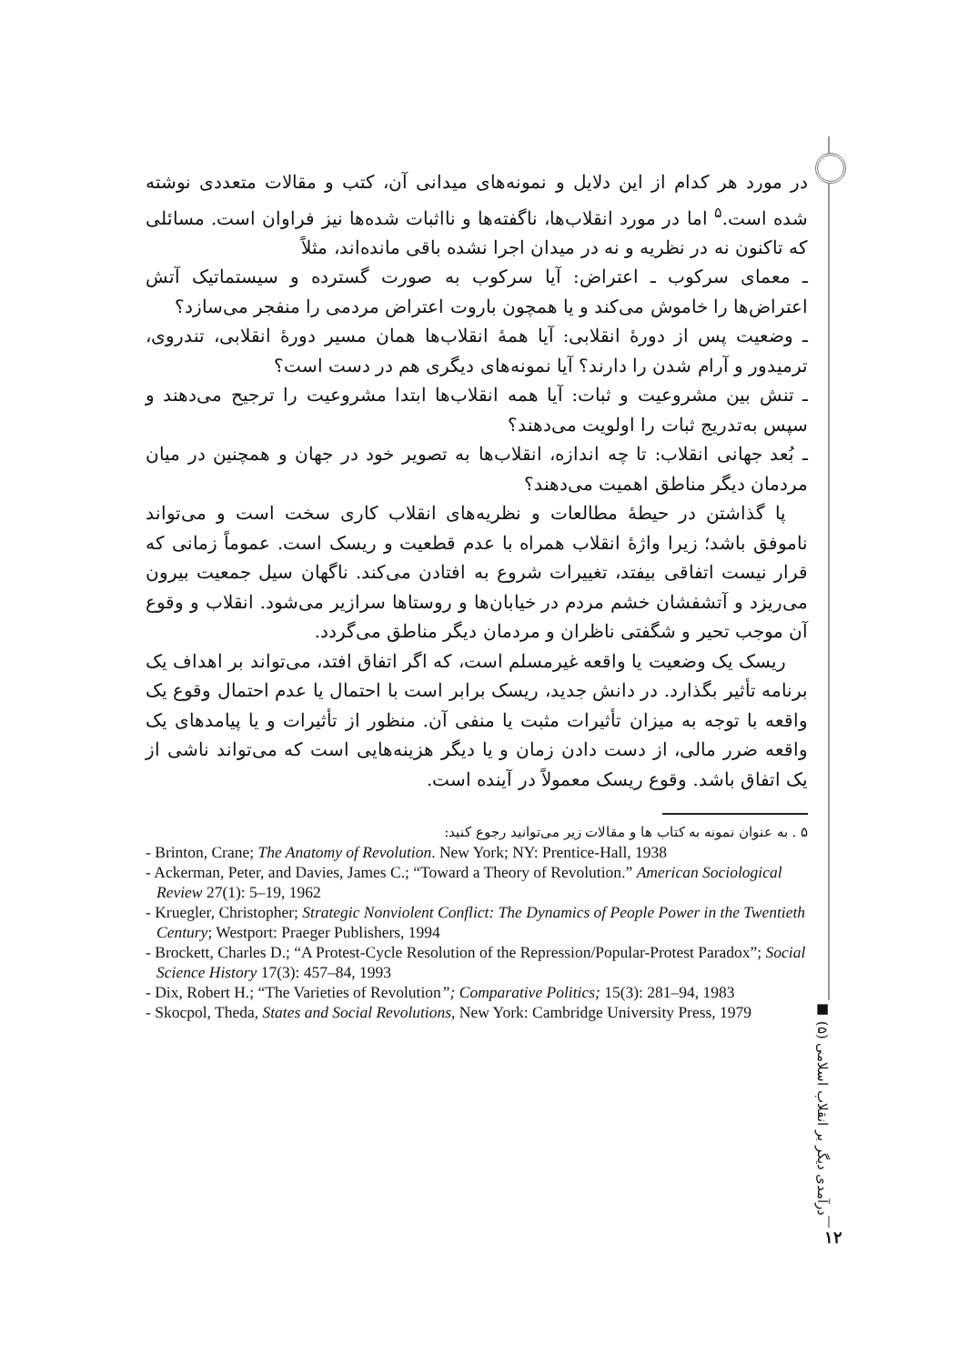در مورد هر کدام از این دلایل و نمونه‌های میدانی آن، کتب و مقالات متعددی نوشته شده است.<sup>۵</sup> اما در مورد انقلاب‌ها، ناگفته‌ها و نااثبات شده‌ها نیز فراوان است. مسائلی که تاکنون نه در نظریه و نه در میدان اجرا نشده باقی مانده‌اند، مثلاً
ـ معمای سرکوب ـ اعتراض: آیا سرکوب به صورت گسترده و سیستماتیک آتش اعتراض‌ها را خاموش می‌کند و یا همچون باروت اعتراض مردمی را منفجر می‌سازد؟
ـ وضعیت پس از دورهٔ انقلابی: آیا همهٔ انقلاب‌ها همان مسیر دورهٔ انقلابی، تندروی، ترمیدور و آرام شدن را دارند؟ آیا نمونه‌های دیگری هم در دست است؟
ـ تنش بین مشروعیت و ثبات: آیا همه انقلاب‌ها ابتدا مشروعیت را ترجیح می‌دهند و سپس به‌تدریج ثبات را اولویت می‌دهند؟
ـ بُعد جهانی انقلاب: تا چه اندازه، انقلاب‌ها به تصویر خود در جهان و همچنین در میان مردمان دیگر مناطق اهمیت می‌دهند؟
پا گذاشتن در حیطهٔ مطالعات و نظریه‌های انقلاب کاری سخت است و می‌تواند ناموفق باشد؛ زیرا واژهٔ انقلاب همراه با عدم قطعیت و ریسک است. عموماً زمانی که قرار نیست اتفاقی بیفتد، تغییرات شروع به افتادن می‌کند. ناگهان سیل جمعیت بیرون می‌ریزد و آتشفشان خشم مردم در خیابان‌ها و روستاها سرازیر می‌شود. انقلاب و وقوع آن موجب تحیر و شگفتی ناظران و مردمان دیگر مناطق می‌گردد.
ریسک یک وضعیت یا واقعه غیرمسلم است، که اگر اتفاق افتد، می‌تواند بر اهداف یک برنامه تأثیر بگذارد. در دانش جدید، ریسک برابر است با احتمال یا عدم احتمال وقوع یک واقعه با توجه به میزان تأثیرات مثبت یا منفی آن. منظور از تأثیرات و یا پیامدهای یک واقعه ضرر مالی، از دست دادن زمان و یا دیگر هزینه‌هایی است که می‌تواند ناشی از یک اتفاق باشد. وقوع ریسک معمولاً در آینده است.
۵ . به عنوان نمونه به کتاب ها و مقالات زیر می‌توانید رجوع کنید:
- Brinton, Crane; The Anatomy of Revolution. New York; NY: Prentice-Hall, 1938
- Ackerman, Peter, and Davies, James C.; “Toward a Theory of Revolution.” American Sociological Review 27(1): 5–19, 1962
- Kruegler, Christopher; Strategic Nonviolent Conflict: The Dynamics of People Power in the Twentieth Century; Westport: Praeger Publishers, 1994
- Brockett, Charles D.; “A Protest-Cycle Resolution of the Repression/Popular-Protest Paradox”; Social Science History 17(3): 457–84, 1993
- Dix, Robert H.; “The Varieties of Revolution”; Comparative Politics; 15(3): 281–94, 1983
- Skocpol, Theda, States and Social Revolutions, New York: Cambridge University Press, 1979
درآمدی دیگر بر انقلاب اسلامی (۵) ■
۱۲